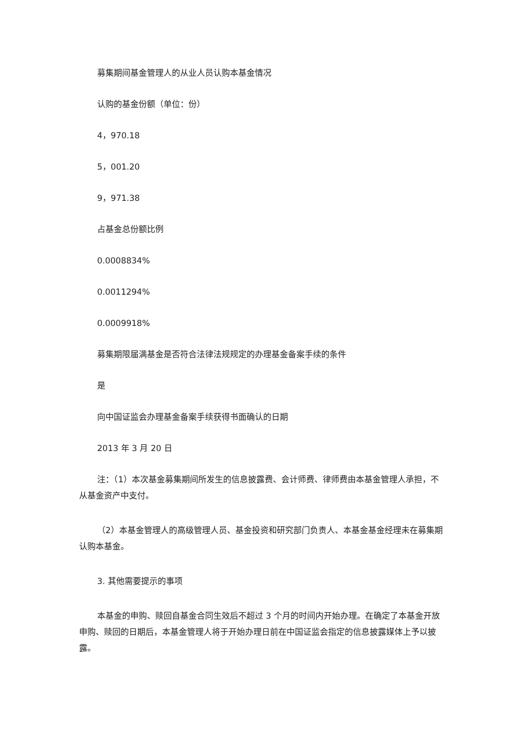募集期间基金管理人的从业人员认购本基金情况
认购的基金份额（单位：份）
4，970.18
5，001.20
9，971.38
占基金总份额比例
0.0008834%
0.0011294%
0.0009918%
募集期限届满基金是否符合法律法规规定的办理基金备案手续的条件
是
向中国证监会办理基金备案手续获得书面确认的日期
2013 年 3 月 20 日
注：（1）本次基金募集期间所发生的信息披露费、会计师费、律师费由本基金管理人承担，不从基金资产中支付。
（2）本基金管理人的高级管理人员、基金投资和研究部门负责人、本基金基金经理未在募集期认购本基金。
3. 其他需要提示的事项
本基金的申购、赎回自基金合同生效后不超过 3 个月的时间内开始办理。在确定了本基金开放申购、赎回的日期后，本基金管理人将于开始办理日前在中国证监会指定的信息披露媒体上予以披露。